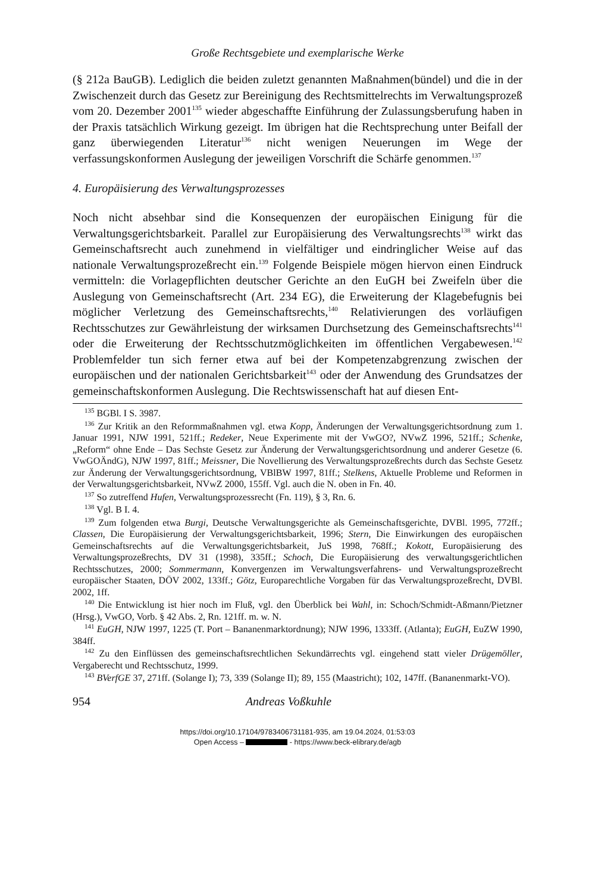Große Rechtsgebiete und exemplarische Werke
(§ 212a BauGB). Lediglich die beiden zuletzt genannten Maßnahmen(bündel) und die in der Zwischenzeit durch das Gesetz zur Bereinigung des Rechtsmittelrechts im Verwaltungsprozeß vom 20. Dezember 2001<sup>135</sup> wieder abgeschaffte Einführung der Zulassungsberufung haben in der Praxis tatsächlich Wirkung gezeigt. Im übrigen hat die Rechtsprechung unter Beifall der ganz überwiegenden Literatur<sup>136</sup> nicht wenigen Neuerungen im Wege der verfassungskonformen Auslegung der jeweiligen Vorschrift die Schärfe genommen.<sup>137</sup>
4. Europäisierung des Verwaltungsprozesses
Noch nicht absehbar sind die Konsequenzen der europäischen Einigung für die Verwaltungsgerichtsbarkeit. Parallel zur Europäisierung des Verwaltungsrechts<sup>138</sup> wirkt das Gemeinschaftsrecht auch zunehmend in vielfältiger und eindringlicher Weise auf das nationale Verwaltungsprozeßrecht ein.<sup>139</sup> Folgende Beispiele mögen hiervon einen Eindruck vermitteln: die Vorlagepflichten deutscher Gerichte an den EuGH bei Zweifeln über die Auslegung von Gemeinschaftsrecht (Art. 234 EG), die Erweiterung der Klagebefugnis bei möglicher Verletzung des Gemeinschaftsrechts,<sup>140</sup> Relativierungen des vorläufigen Rechtsschutzes zur Gewährleistung der wirksamen Durchsetzung des Gemeinschaftsrechts<sup>141</sup> oder die Erweiterung der Rechtsschutzmöglichkeiten im öffentlichen Vergabewesen.<sup>142</sup> Problemfelder tun sich ferner etwa auf bei der Kompetenzabgrenzung zwischen der europäischen und der nationalen Gerichtsbarkeit<sup>143</sup> oder der Anwendung des Grundsatzes der gemeinschaftskonformen Auslegung. Die Rechtswissenschaft hat auf diesen Ent-
<sup>135</sup> BGBl. I S. 3987.
<sup>136</sup> Zur Kritik an den Reformmaßnahmen vgl. etwa Kopp, Änderungen der Verwaltungsgerichtsordnung zum 1. Januar 1991, NJW 1991, 521ff.; Redeker, Neue Experimente mit der VwGO?, NVwZ 1996, 521ff.; Schenke, „Reform“ ohne Ende – Das Sechste Gesetz zur Änderung der Verwaltungsgerichtsordnung und anderer Gesetze (6. VwGOÄndG), NJW 1997, 81ff.; Meissner, Die Novellierung des Verwaltungsprozeßrechts durch das Sechste Gesetz zur Änderung der Verwaltungsgerichtsordnung, VBlBW 1997, 81ff.; Stelkens, Aktuelle Probleme und Reformen in der Verwaltungsgerichtsbarkeit, NVwZ 2000, 155ff. Vgl. auch die N. oben in Fn. 40.
<sup>137</sup> So zutreffend Hufen, Verwaltungsprozessrecht (Fn. 119), § 3, Rn. 6.
<sup>138</sup> Vgl. B I. 4.
<sup>139</sup> Zum folgenden etwa Burgi, Deutsche Verwaltungsgerichte als Gemeinschaftsgerichte, DVBl. 1995, 772ff.; Classen, Die Europäisierung der Verwaltungsgerichtsbarkeit, 1996; Stern, Die Einwirkungen des europäischen Gemeinschaftsrechts auf die Verwaltungsgerichtsbarkeit, JuS 1998, 768ff.; Kokott, Europäisierung des Verwaltungsprozeßrechts, DV 31 (1998), 335ff.; Schoch, Die Europäisierung des verwaltungsgerichtlichen Rechtsschutzes, 2000; Sommermann, Konvergenzen im Verwaltungsverfahrens- und Verwaltungsprozeßrecht europäischer Staaten, DÖV 2002, 133ff.; Götz, Europarechtliche Vorgaben für das Verwaltungsprozeßrecht, DVBl. 2002, 1ff.
<sup>140</sup> Die Entwicklung ist hier noch im Fluß, vgl. den Überblick bei Wahl, in: Schoch/Schmidt-Aßmann/Pietzner (Hrsg.), VwGO, Vorb. § 42 Abs. 2, Rn. 121ff. m. w. N.
<sup>141</sup> EuGH, NJW 1997, 1225 (T. Port – Bananenmarktordnung); NJW 1996, 1333ff. (Atlanta); EuGH, EuZW 1990, 384ff.
<sup>142</sup> Zu den Einflüssen des gemeinschaftsrechtlichen Sekundärrechts vgl. eingehend statt vieler Drügemöller, Vergaberecht und Rechtsschutz, 1999.
<sup>143</sup> BVerfGE 37, 271ff. (Solange I); 73, 339 (Solange II); 89, 155 (Maastricht); 102, 147ff. (Bananenmarkt-VO).
954 Andreas Voßkuhle
https://doi.org/10.17104/9783406731181-935, am 19.04.2024, 01:53:03
Open Access – - https://www.beck-elibrary.de/agb